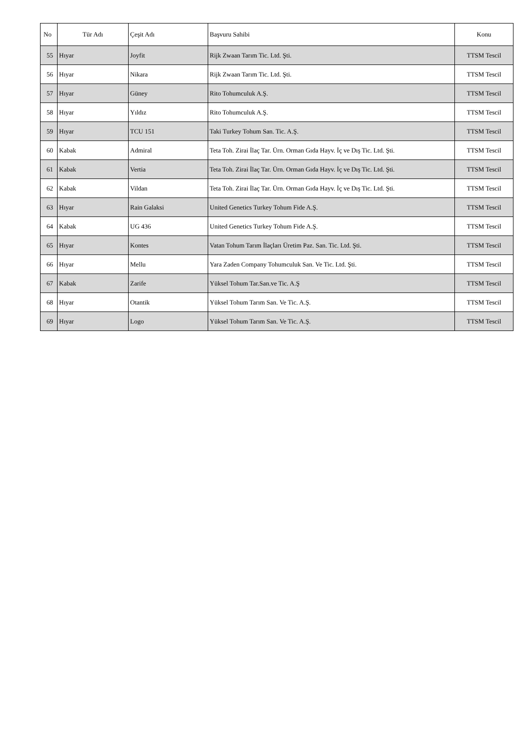| No | Tür Adı | Çeşit Adı | Başvuru Sahibi | Konu |
| --- | --- | --- | --- | --- |
| 55 | Hıyar | Joyfit | Rijk Zwaan Tarım Tic. Ltd. Şti. | TTSM Tescil |
| 56 | Hıyar | Nikara | Rijk Zwaan Tarım Tic. Ltd. Şti. | TTSM Tescil |
| 57 | Hıyar | Güney | Rito Tohumculuk A.Ş. | TTSM Tescil |
| 58 | Hıyar | Yıldız | Rito Tohumculuk A.Ş. | TTSM Tescil |
| 59 | Hıyar | TCU 151 | Taki Turkey Tohum San. Tic. A.Ş. | TTSM Tescil |
| 60 | Kabak | Admiral | Teta Toh. Zirai İlaç Tar. Ürn. Orman Gıda Hayv. İç ve Dış Tic. Ltd. Şti. | TTSM Tescil |
| 61 | Kabak | Vertia | Teta Toh. Zirai İlaç Tar. Ürn. Orman Gıda Hayv. İç ve Dış Tic. Ltd. Şti. | TTSM Tescil |
| 62 | Kabak | Vildan | Teta Toh. Zirai İlaç Tar. Ürn. Orman Gıda Hayv. İç ve Dış Tic. Ltd. Şti. | TTSM Tescil |
| 63 | Hıyar | Rain Galaksi | United Genetics Turkey Tohum Fide A.Ş. | TTSM Tescil |
| 64 | Kabak | UG 436 | United Genetics Turkey Tohum Fide A.Ş. | TTSM Tescil |
| 65 | Hıyar | Kontes | Vatan Tohum Tarım İlaçları Üretim Paz. San. Tic. Ltd. Şti. | TTSM Tescil |
| 66 | Hıyar | Mellu | Yara Zaden Company Tohumculuk San. Ve Tic. Ltd. Şti. | TTSM Tescil |
| 67 | Kabak | Zarife | Yüksel Tohum Tar.San.ve Tic. A.Ş | TTSM Tescil |
| 68 | Hıyar | Otantik | Yüksel Tohum Tarım San. Ve Tic. A.Ş. | TTSM Tescil |
| 69 | Hıyar | Logo | Yüksel Tohum Tarım San. Ve Tic. A.Ş. | TTSM Tescil |